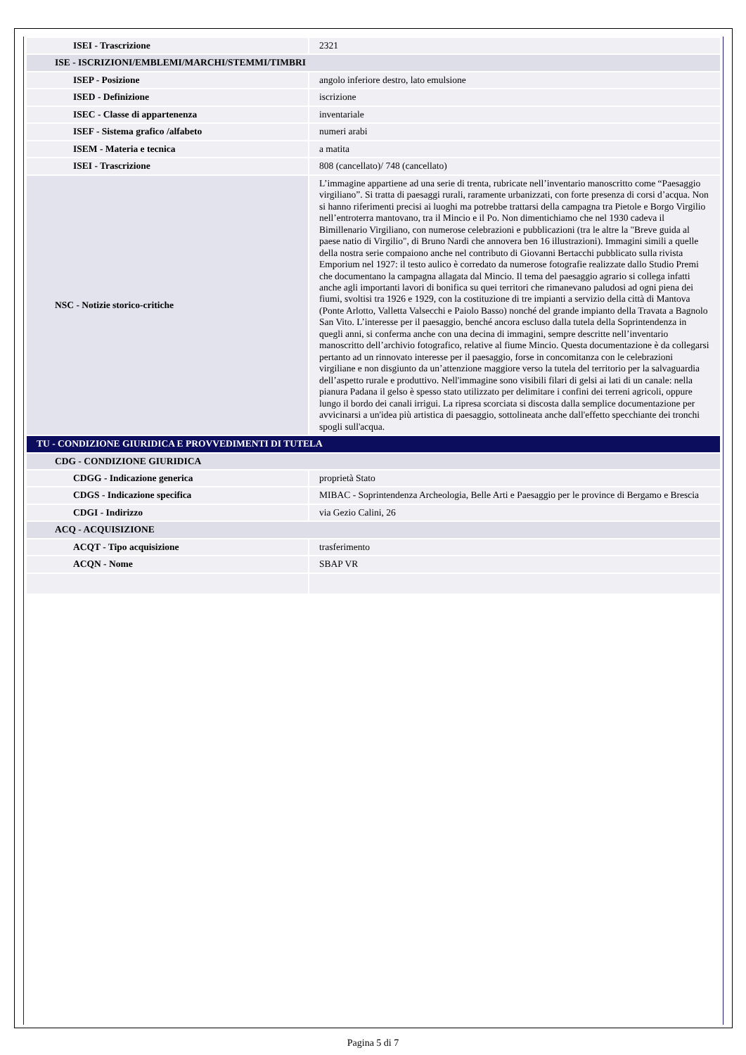| ISEI - Trascrizione | 2321 |
| ISE - ISCRIZIONI/EMBLEMI/MARCHI/STEMMI/TIMBRI | |
| ISEP - Posizione | angolo inferiore destro, lato emulsione |
| ISED - Definizione | iscrizione |
| ISEC - Classe di appartenenza | inventariale |
| ISEF - Sistema grafico /alfabeto | numeri arabi |
| ISEM - Materia e tecnica | a matita |
| ISEI - Trascrizione | 808 (cancellato)/ 748 (cancellato) |
| NSC - Notizie storico-critiche | L’immagine appartiene ad una serie di trenta, rubricate nell’inventario manoscritto come “Paesaggio virgiliano”. Si tratta di paesaggi rurali, raramente urbanizzati, con forte presenza di corsi d’acqua. Non si hanno riferimenti precisi ai luoghi ma potrebbe trattarsi della campagna tra Pietole e Borgo Virgilio nell’entroterra mantovano, tra il Mincio e il Po. Non dimentichiamo che nel 1930 cadeva il Bimillenario Virgiliano, con numerose celebrazioni e pubblicazioni (tra le altre la "Breve guida al paese natio di Virgilio", di Bruno Nardi che annovera ben 16 illustrazioni). Immagini simili a quelle della nostra serie compaiono anche nel contributo di Giovanni Bertacchi pubblicato sulla rivista Emporium nel 1927: il testo aulico è corredato da numerose fotografie realizzate dallo Studio Premi che documentano la campagna allagata dal Mincio. Il tema del paesaggio agrario si collega infatti anche agli importanti lavori di bonifica su quei territori che rimanevano paludosi ad ogni piena dei fiumi, svoltisi tra 1926 e 1929, con la costituzione di tre impianti a servizio della città di Mantova (Ponte Arlotto, Valletta Valsecchi e Paiolo Basso) nonché del grande impianto della Travata a Bagnolo San Vito. L’interesse per il paesaggio, benché ancora escluso dalla tutela della Soprintendenza in quegli anni, si conferma anche con una decina di immagini, sempre descritte nell’inventario manoscritto dell’archivio fotografico, relative al fiume Mincio. Questa documentazione è da collegarsi pertanto ad un rinnovato interesse per il paesaggio, forse in concomitanza con le celebrazioni virgiliane e non disgiunto da un’attenzione maggiore verso la tutela del territorio per la salvaguardia dell’aspetto rurale e produttivo. Nell'immagine sono visibili filari di gelsi ai lati di un canale: nella pianura Padana il gelso è spesso stato utilizzato per delimitare i confini dei terreni agricoli, oppure lungo il bordo dei canali irrigui. La ripresa scorciata si discosta dalla semplice documentazione per avvicinarsi a un'idea più artistica di paesaggio, sottolineata anche dall'effetto specchiante dei tronchi spogli sull'acqua. |
| TU - CONDIZIONE GIURIDICA E PROVVEDIMENTI DI TUTELA | |
| CDG - CONDIZIONE GIURIDICA | |
| CDGG - Indicazione generica | proprietà Stato |
| CDGS - Indicazione specifica | MIBAC - Soprintendenza Archeologia, Belle Arti e Paesaggio per le province di Bergamo e Brescia |
| CDGI - Indirizzo | via Gezio Calini, 26 |
| ACQ - ACQUISIZIONE | |
| ACQT - Tipo acquisizione | trasferimento |
| ACQN - Nome | SBAP VR |
Pagina 5 di 7